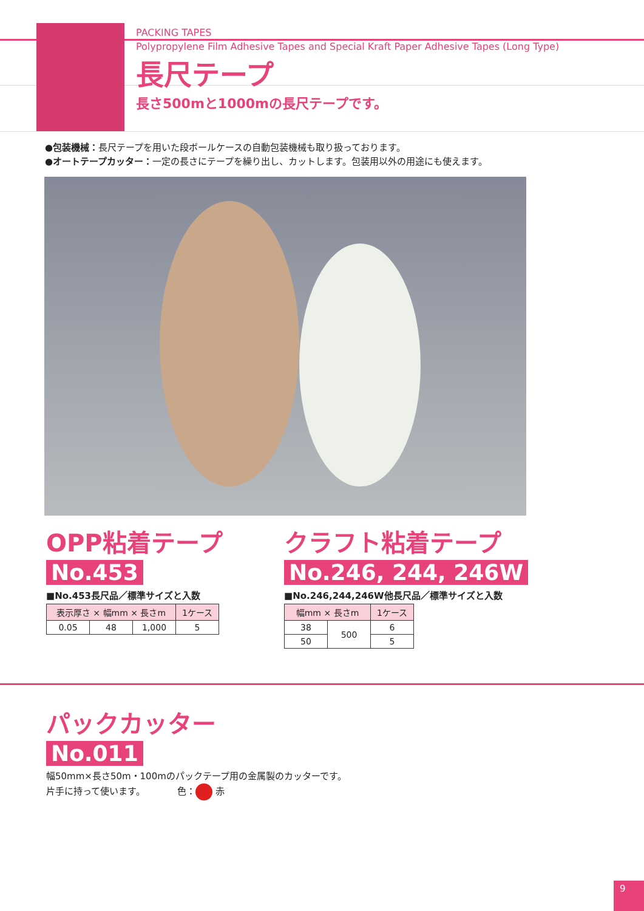PACKING TAPES
Polypropylene Film Adhesive Tapes and Special Kraft Paper Adhesive Tapes (Long Type)
長尺テープ
長さ500mと1000mの長尺テープです。
●包装機械：長尺テープを用いた段ボールケースの自動包装機械も取り扱っております。
●オートテープカッター：一定の長さにテープを繰り出し、カットします。包装用以外の用途にも使えます。
OPP粘着テープ
No.453
■No.453長尺品／標準サイズと入数
| 表示厚さ × 幅mm × 長さm | | | 1ケース |
| --- | --- | --- | --- |
| 0.05 | 48 | 1,000 | 5 |
クラフト粘着テープ
No.246, 244, 246W
■No.246,244,246W他長尺品／標準サイズと入数
| 幅mm × 長さm | | 1ケース |
| --- | --- | --- |
| 38 | 500 | 6 |
| 50 | | 5 |
パックカッター
No.011
幅50mm×長さ50m・100mのパックテープ用の金属製のカッターです。
片手に持って使います。　　　　色： 赤
9